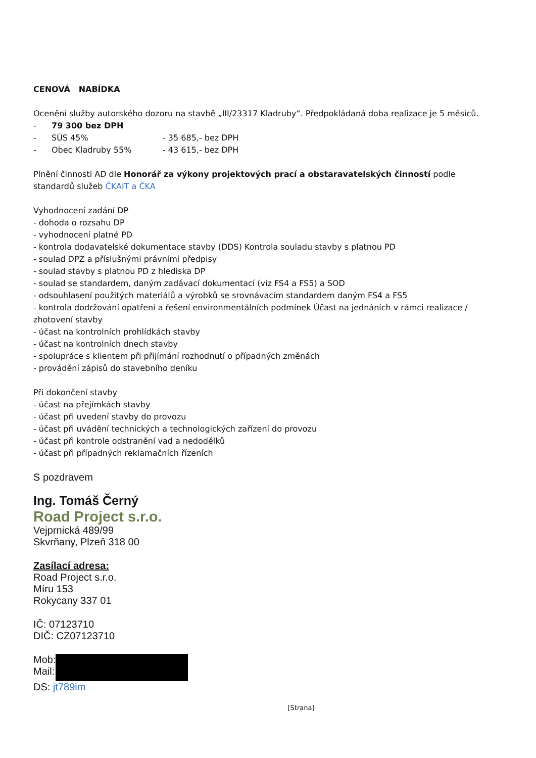CENOVÁ NABÍDKA
Ocenění služby autorského dozoru na stavbě „III/23317 Kladruby“. Předpokládaná doba realizace je 5 měsíců.
- 79 300 bez DPH
- SÚS 45% - 35 685,- bez DPH
- Obec Kladruby 55% - 43 615,- bez DPH
Plnění činnosti AD dle Honorář za výkony projektových prací a obstaravatelských činností podle standardů služeb ČKAIT a ČKA
Vyhodnocení zadání DP
- dohoda o rozsahu DP
- vyhodnocení platné PD
- kontrola dodavatelské dokumentace stavby (DDS) Kontrola souladu stavby s platnou PD
- soulad DPZ a příslušnými právními předpisy
- soulad stavby s platnou PD z hlediska DP
- soulad se standardem, daným zadávací dokumentací (viz FS4 a FS5) a SOD
- odsouhlasení použitých materiálů a výrobků se srovnávacím standardem daným FS4 a FS5
- kontrola dodržování opatření a řešení environmentálních podmínek Účast na jednáních v rámci realizace / zhotovení stavby
- účast na kontrolních prohlídkách stavby
- účast na kontrolních dnech stavby
- spolupráce s klientem při přijímání rozhodnutí o případných změnách
- provádění zápisů do stavebního deníku
Při dokončení stavby
- účast na přejímkách stavby
- účast při uvedení stavby do provozu
- účast při uvádění technických a technologických zařízení do provozu
- účast při kontrole odstranění vad a nedodělků
- účast při případných reklamačních řízeních
S pozdravem
Ing. Tomáš Černý
Road Project s.r.o.
Vejprnická 489/99
Skvrňany, Plzeň 318 00
Zasílací adresa:
Road Project s.r.o.
Míru 153
Rokycany 337 01
IČ: 07123710
DIČ: CZ07123710
Mob:
Mail:
DS: jt789im
[Strana]